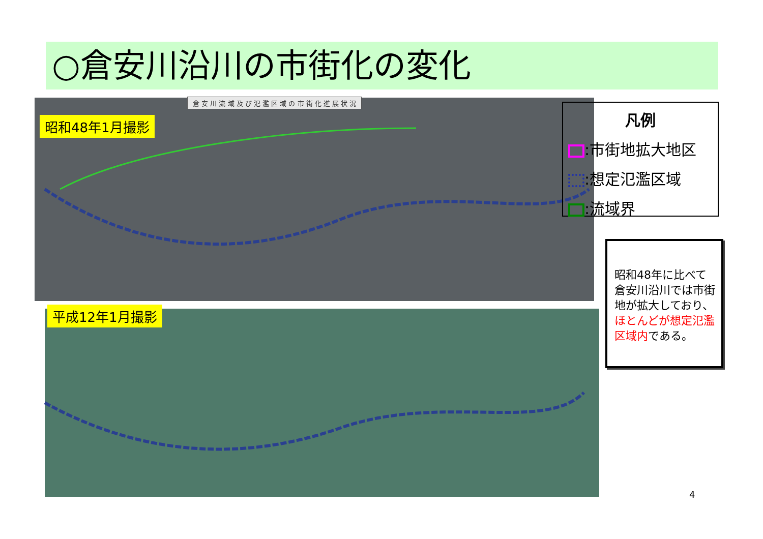○倉安川沿川の市街化の変化
倉 安 川 流 域 及 び 氾 濫 区 域 の 市 街 化 進 展 状 況
昭和48年1月撮影
平成12年1月撮影
凡例
:市街地拡大地区
:想定氾濫区域
:流域界
昭和48年に比べて倉安川沿川では市街地が拡大しており、ほとんどが想定氾濫区域内である。
4